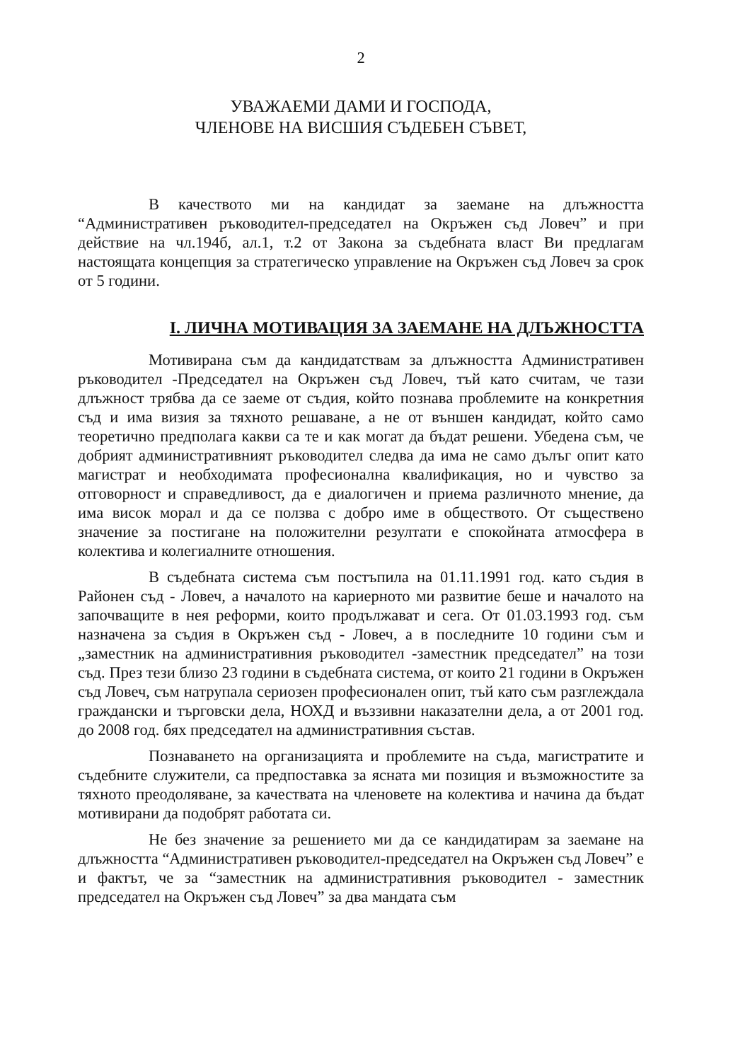2
УВАЖАЕМИ ДАМИ И ГОСПОДА,
ЧЛЕНОВЕ НА ВИСШИЯ СЪДЕБЕН СЪВЕТ,
В качеството ми на кандидат за заемане на длъжността “Административен ръководител-председател на Окръжен съд Ловеч” и при действие на чл.194б, ал.1, т.2 от Закона за съдебната власт Ви предлагам настоящата концепция за стратегическо управление на Окръжен съд Ловеч за срок от 5 години.
I. ЛИЧНА МОТИВАЦИЯ ЗА ЗАЕМАНЕ НА ДЛЪЖНОСТТА
Мотивирана съм да кандидатствам за длъжността Административен ръководител -Председател на Окръжен съд Ловеч, тъй като считам, че тази длъжност трябва да се заеме от съдия, който познава проблемите на конкретния съд и има визия за тяхното решаване, а не от външен кандидат, който само теоретично предполага какви са те и как могат да бъдат решени. Убедена съм, че добрият административният ръководител следва да има не само дълъг опит като магистрат и необходимата професионална квалификация, но и чувство за отговорност и справедливост, да е диалогичен и приема различното мнение, да има висок морал и да се ползва с добро име в обществото. От съществено значение за постигане на положителни резултати е спокойната атмосфера в колектива и колегиалните отношения.
В съдебната система съм постъпила на 01.11.1991 год. като съдия в Районен съд - Ловеч, а началото на кариерното ми развитие беше и началото на започващите в нея реформи, които продължават и сега. От 01.03.1993 год. съм назначена за съдия в Окръжен съд - Ловеч, а в последните 10 години съм и „заместник на административния ръководител -заместник председател” на този съд. През тези близо 23 години в съдебната система, от които 21 години в Окръжен съд Ловеч, съм натрупала сериозен професионален опит, тъй като съм разглеждала граждански и търговски дела, НОХД и въззивни наказателни дела, а от 2001 год. до 2008 год. бях председател на административния състав.
Познаването на организацията и проблемите на съда, магистратите и съдебните служители, са предпоставка за ясната ми позиция и възможностите за тяхното преодоляване, за качествата на членовете на колектива и начина да бъдат мотивирани да подобрят работата си.
Не без значение за решението ми да се кандидатирам за заемане на длъжността “Административен ръководител-председател на Окръжен съд Ловеч” е и фактът, че за “заместник на административния ръководител - заместник председател на Окръжен съд Ловеч” за два мандата съм